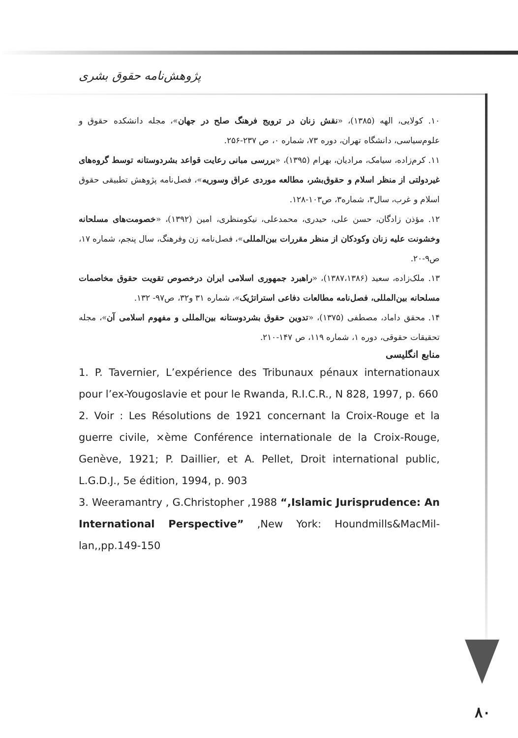پژوهش‌نامه حقوق بشری
۱۰. کولایی، الهه (۱۳۸۵)، «نقش زنان در ترویج فرهنگ صلح در جهان»، مجله دانشکده حقوق و علوم‌سیاسی، دانشگاه تهران، دوره ۷۳، شماره ۰، ص ۲۳۷-۲۵۶.
۱۱. کرم‌زاده، سیامک، مرادیان، بهرام (۱۳۹۵)، «بررسی مبانی رعایت قواعد بشردوستانه توسط گروه‌های غیردولتی از منظر اسلام و حقوق‌بشر، مطالعه موردی عراق وسوریه»، فصل‌نامه پژوهش تطبیقی حقوق اسلام و غرب، سال۳، شماره۳، ص۱۰۳-۱۲۸.
۱۲. مؤذن زادگان، حسن علی، حیدری، محمدعلی، نیکومنظری، امین (۱۳۹۲)، «خصومت‌های مسلحانه وخشونت علیه زنان وکودکان از منظر مقررات بین‌المللی»، فصل‌نامه زن وفرهنگ، سال پنجم، شماره ۱۷، ص۹-۲۰.
۱۳. ملک‌زاده، سعید (۱۳۸۷،۱۳۸۶)، «راهبرد جمهوری اسلامی ایران درخصوص تقویت حقوق مخاصمات مسلحانه بین‌المللی، فصل‌نامه مطالعات دفاعی استراتژیک»، شماره ۳۱ و۳۲، ص۹۷- ۱۳۲.
۱۴. محقق داماد، مصطفی (۱۳۷۵)، «تدوین حقوق بشردوستانه بین‌المللی و مفهوم اسلامی آن»، مجله تحقیقات حقوقی، دوره ۱، شماره ۱۱۹، ص ۱۴۷-۲۱۰.
منابع انگلیسی
1. P. Tavernier, L’expérience des Tribunaux pénaux internationaux pour l’ex-Yougoslavie et pour le Rwanda, R.I.C.R., N 828, 1997, p. 660
2. Voir : Les Résolutions de 1921 concernant la Croix-Rouge et la guerre civile, ×ème Conférence internationale de la Croix-Rouge, Genève, 1921; P. Daillier, et A. Pellet, Droit international public, L.G.D.J., 5e édition, 1994, p. 903
3. Weeramantry , G.Christopher ,1988 “,Islamic Jurisprudence: An International Perspective” ,New York: Houndmills&MacMil-lan,,pp.149-150
۸۰